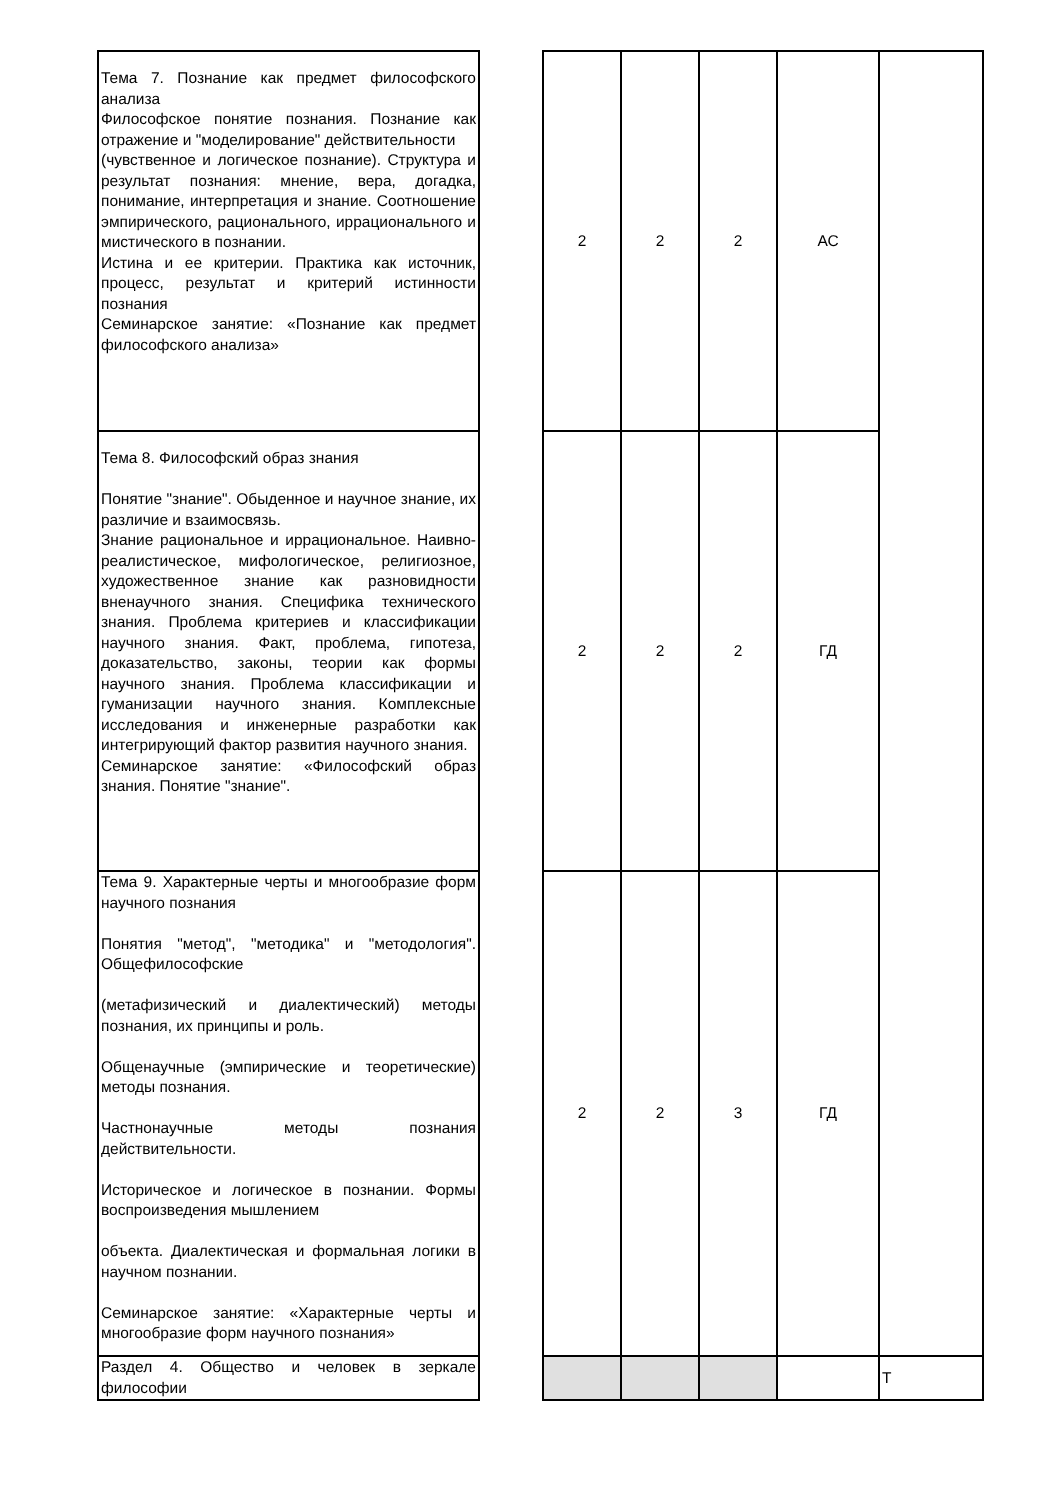| Тема 7. Познание как предмет философского анализа Философское понятие познания. Познание как отражение и "моделирование" действительности (чувственное и логическое познание). Структура и результат познания: мнение, вера, догадка, понимание, интерпретация и знание. Соотношение эмпирического, рационального, иррационального и мистического в познании. Истина и ее критерии. Практика как источник, процесс, результат и критерий истинности познания Семинарское занятие: «Познание как предмет философского анализа» | | 2 | 2 | 2 | АС | |
| Тема 8. Философский образ знания Понятие "знание". Обыденное и научное знание, их различие и взаимосвязь. Знание рациональное и иррациональное. Наивно-реалистическое, мифологическое, религиозное, художественное знание как разновидности вненаучного знания. Специфика технического знания. Проблема критериев и классификации научного знания. Факт, проблема, гипотеза, доказательство, законы, теории как формы научного знания. Проблема классификации и гуманизации научного знания. Комплексные исследования и инженерные разработки как интегрирующий фактор развития научного знания. Семинарское занятие: «Философский образ знания. Понятие "знание". | | 2 | 2 | 2 | ГД | |
| Тема 9. Характерные черты и многообразие форм научного познания Понятия "метод", "методика" и "методология". Общефилософские (метафизический и диалектический) методы познания, их принципы и роль. Общенаучные (эмпирические и теоретические) методы познания. Частнонаучные методы познания действительности. Историческое и логическое в познании. Формы воспроизведения мышлением объекта. Диалектическая и формальная логики в научном познании. Семинарское занятие: «Характерные черты и многообразие форм научного познания» | | 2 | 2 | 3 | ГД | |
| Раздел 4. Общество и человек в зеркале философии | | | | | | Т |